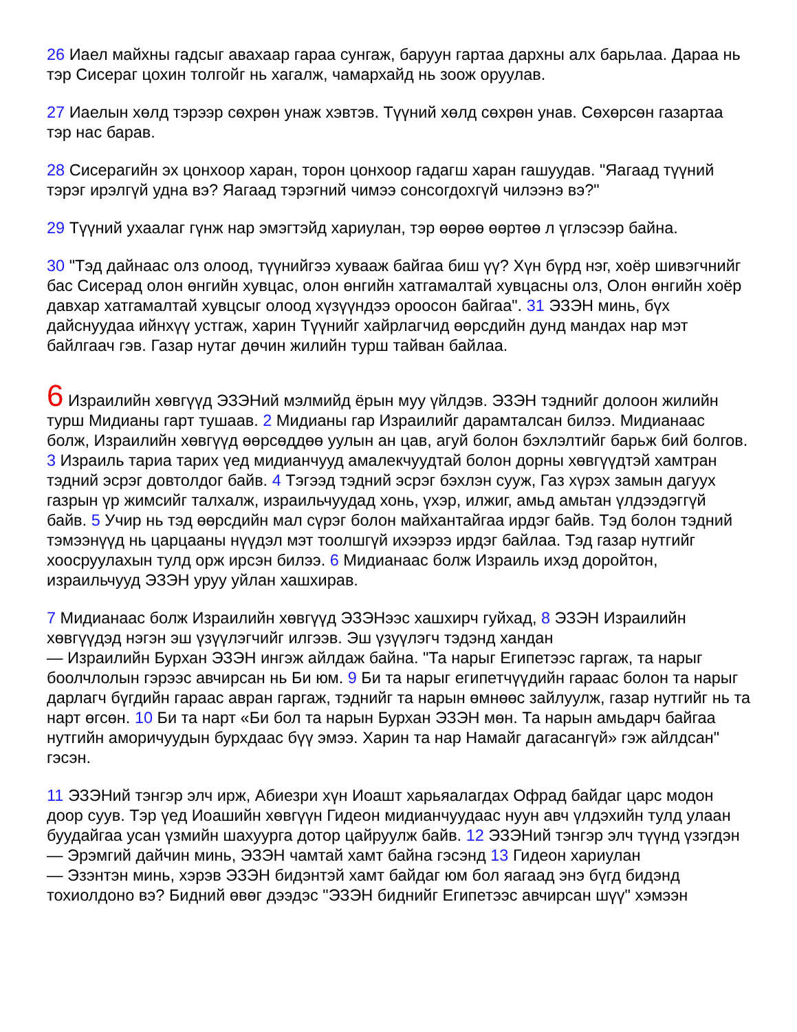26 Иаел майхны гадсыг авахаар гараа сунгаж, баруун гартаа дархны алх барьлаа. Дараа нь тэр Сисераг цохин толгойг нь хагалж, чамархайд нь зоож оруулав.
27 Иаелын хөлд тэрээр сөхрөн унаж хэвтэв. Түүний хөлд сөхрөн унав. Сөхөрсөн газартаа тэр нас барав.
28 Сисерагийн эх цонхоор харан, торон цонхоор гадагш харан гашуудав. "Яагаад түүний тэрэг ирэлгүй удна вэ? Яагаад тэрэгний чимээ сонсогдохгүй чилээнэ вэ?"
29 Түүний ухаалаг гүнж нар эмэгтэйд хариулан, тэр өөрөө өөртөө л үглэсээр байна.
30 "Тэд дайнаас олз олоод, түүнийгээ хувааж байгаа биш үү? Хүн бүрд нэг, хоёр шивэгчнийг бас Сисерад олон өнгийн хувцас, олон өнгийн хатгамалтай хувцасны олз, Олон өнгийн хоёр давхар хатгамалтай хувцсыг олоод хүзүүндээ ороосон байгаа". 31 ЭЗЭН минь, бүх дайснуудаа ийнхүү устгаж, харин Түүнийг хайрлагчид өөрсдийн дунд мандах нар мэт байлгаач гэв. Газар нутаг дөчин жилийн турш тайван байлаа.
6 Израилийн хөвгүүд ЭЗЭНий мэлмийд ёрын муу үйлдэв. ЭЗЭН тэднийг долоон жилийн турш Мидианы гарт тушаав. 2 Мидианы гар Израилийг дарамталсан билээ. Мидианаас болж, Израилийн хөвгүүд өөрсөддөө уулын ан цав, агуй болон бэхлэлтийг барьж бий болгов. 3 Израиль тариа тарих үед мидианчууд амалекчуудтай болон дорны хөвгүүдтэй хамтран тэдний эсрэг довтолдог байв. 4 Тэгээд тэдний эсрэг бэхлэн сууж, Газ хүрэх замын дагуух газрын үр жимсийг талхалж, израильчуудад хонь, үхэр, илжиг, амьд амьтан үлдээдэггүй байв. 5 Учир нь тэд өөрсдийн мал сүрэг болон майхантайгаа ирдэг байв. Тэд болон тэдний тэмээнүүд нь царцааны нүүдэл мэт тоолшгүй ихээрээ ирдэг байлаа. Тэд газар нутгийг хоосруулахын тулд орж ирсэн билээ. 6 Мидианаас болж Израиль ихэд доройтон, израильчууд ЭЗЭН уруу уйлан хашхирав.
7 Мидианаас болж Израилийн хөвгүүд ЭЗЭНээс хашхирч гуйхад, 8 ЭЗЭН Израилийн хөвгүүдэд нэгэн эш үзүүлэгчийг илгээв. Эш үзүүлэгч тэдэнд хандан
— Израилийн Бурхан ЭЗЭН ингэж айлдаж байна. "Та нарыг Египетээс гаргаж, та нарыг боолчлолын гэрээс авчирсан нь Би юм. 9 Би та нарыг египетчүүдийн гараас болон та нарыг дарлагч бүгдийн гараас авран гаргаж, тэднийг та нарын өмнөөс зайлуулж, газар нутгийг нь та нарт өгсөн. 10 Би та нарт «Би бол та нарын Бурхан ЭЗЭН мөн. Та нарын амьдарч байгаа нутгийн аморичуудын бурхдаас бүү эмээ. Харин та нар Намайг дагасангүй» гэж айлдсан" гэсэн.
11 ЭЗЭНий тэнгэр элч ирж, Абиезри хүн Иоашт харьяалагдах Офрад байдаг царс модон доор суув. Тэр үед Иоашийн хөвгүүн Гидеон мидианчуудаас нуун авч үлдэхийн тулд улаан буудайгаа усан үзмийн шахуурга дотор цайруулж байв. 12 ЭЗЭНий тэнгэр элч түүнд үзэгдэн
— Эрэмгий дайчин минь, ЭЗЭН чамтай хамт байна гэсэнд 13 Гидеон хариулан
— Эзэнтэн минь, хэрэв ЭЗЭН бидэнтэй хамт байдаг юм бол яагаад энэ бүгд бидэнд тохиолдоно вэ? Бидний өвөг дээдэс "ЭЗЭН биднийг Египетээс авчирсан шүү" хэмээн